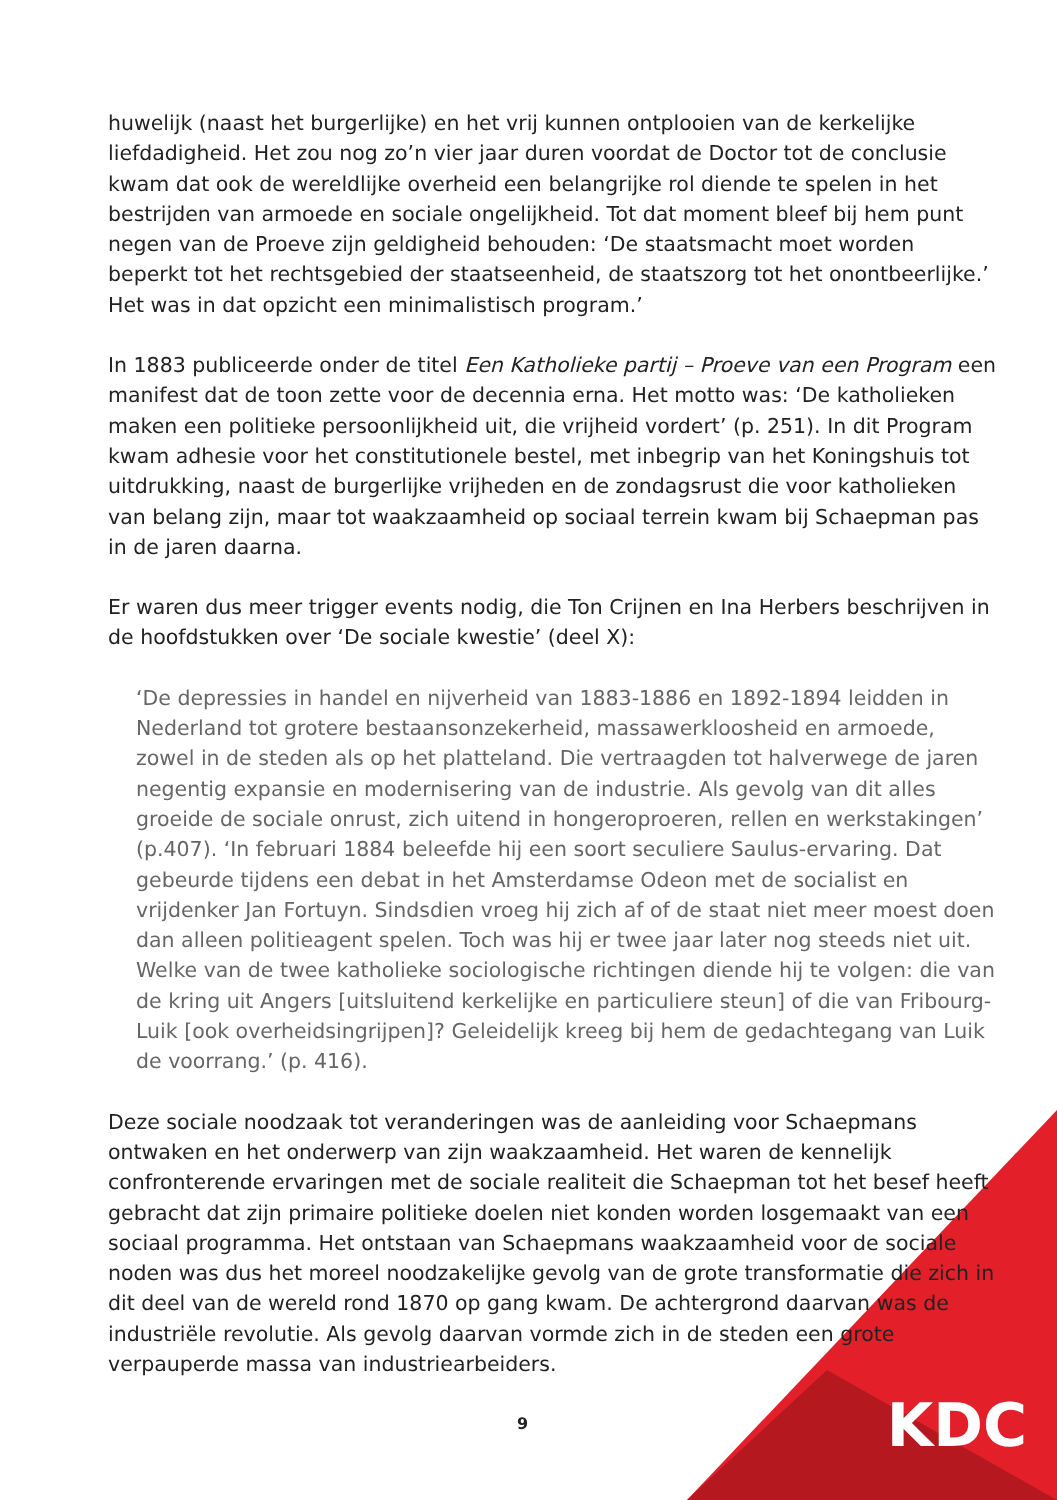huwelijk (naast het burgerlijke) en het vrij kunnen ontplooien van de kerkelijke liefdadigheid. Het zou nog zo’n vier jaar duren voordat de Doctor tot de conclusie kwam dat ook de wereldlijke overheid een belangrijke rol diende te spelen in het bestrijden van armoede en sociale ongelijkheid. Tot dat moment bleef bij hem punt negen van de Proeve zijn geldigheid behouden: ‘De staatsmacht moet worden beperkt tot het rechtsgebied der staatseenheid, de staatszorg tot het onontbeerlijke.’ Het was in dat opzicht een minimalistisch program.’
In 1883 publiceerde onder de titel Een Katholieke partij – Proeve van een Program een manifest dat de toon zette voor de decennia erna. Het motto was: ‘De katholieken maken een politieke persoonlijkheid uit, die vrijheid vordert’ (p. 251). In dit Program kwam adhesie voor het constitutionele bestel, met inbegrip van het Koningshuis tot uitdrukking, naast de burgerlijke vrijheden en de zondagsrust die voor katholieken van belang zijn, maar tot waakzaamheid op sociaal terrein kwam bij Schaepman pas in de jaren daarna.
Er waren dus meer trigger events nodig, die Ton Crijnen en Ina Herbers beschrijven in de hoofdstukken over ‘De sociale kwestie’ (deel X):
‘De depressies in handel en nijverheid van 1883-1886 en 1892-1894 leidden in Nederland tot grotere bestaansonzekerheid, massawerkloosheid en armoede, zowel in de steden als op het platteland. Die vertraagden tot halverwege de jaren negentig expansie en modernisering van de industrie. Als gevolg van dit alles groeide de sociale onrust, zich uitend in hongeroproeren, rellen en werkstakingen’ (p.407). ‘In februari 1884 beleefde hij een soort seculiere Saulus-ervaring. Dat gebeurde tijdens een debat in het Amsterdamse Odeon met de socialist en vrijdenker Jan Fortuyn. Sindsdien vroeg hij zich af of de staat niet meer moest doen dan alleen politieagent spelen. Toch was hij er twee jaar later nog steeds niet uit. Welke van de twee katholieke sociologische richtingen diende hij te volgen: die van de kring uit Angers [uitsluitend kerkelijke en particuliere steun] of die van Fribourg-Luik [ook overheidsingrijpen]? Geleidelijk kreeg bij hem de gedachtegang van Luik de voorrang.’ (p. 416).
Deze sociale noodzaak tot veranderingen was de aanleiding voor Schaepmans ontwaken en het onderwerp van zijn waakzaamheid. Het waren de kennelijk confronterende ervaringen met de sociale realiteit die Schaepman tot het besef heeft gebracht dat zijn primaire politieke doelen niet konden worden losgemaakt van een sociaal programma. Het ontstaan van Schaepmans waakzaamheid voor de sociale noden was dus het moreel noodzakelijke gevolg van de grote transformatie die zich in dit deel van de wereld rond 1870 op gang kwam. De achtergrond daarvan was de industriële revolutie. Als gevolg daarvan vormde zich in de steden een grote verpauperde massa van industriearbeiders.
9
KDC